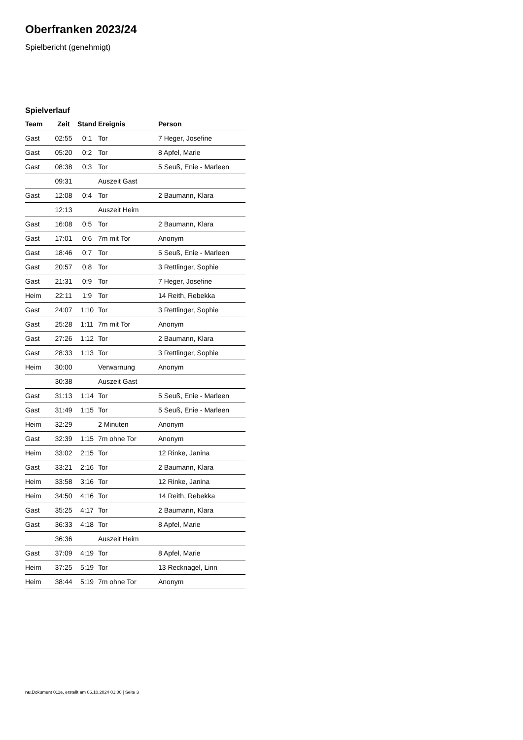Oberfranken 2023/24
Spielbericht (genehmigt)
Spielverlauf
| Team | Zeit | Stand | Ereignis | Person |
| --- | --- | --- | --- | --- |
| Gast | 02:55 | 0:1 | Tor | 7 Heger, Josefine |
| Gast | 05:20 | 0:2 | Tor | 8 Apfel, Marie |
| Gast | 08:38 | 0:3 | Tor | 5 Seuß, Enie - Marleen |
| | 09:31 | | Auszeit Gast | |
| Gast | 12:08 | 0:4 | Tor | 2 Baumann, Klara |
| | 12:13 | | Auszeit Heim | |
| Gast | 16:08 | 0:5 | Tor | 2 Baumann, Klara |
| Gast | 17:01 | 0:6 | 7m mit Tor | Anonym |
| Gast | 18:46 | 0:7 | Tor | 5 Seuß, Enie - Marleen |
| Gast | 20:57 | 0:8 | Tor | 3 Rettlinger, Sophie |
| Gast | 21:31 | 0:9 | Tor | 7 Heger, Josefine |
| Heim | 22:11 | 1:9 | Tor | 14 Reith, Rebekka |
| Gast | 24:07 | 1:10 | Tor | 3 Rettlinger, Sophie |
| Gast | 25:28 | 1:11 | 7m mit Tor | Anonym |
| Gast | 27:26 | 1:12 | Tor | 2 Baumann, Klara |
| Gast | 28:33 | 1:13 | Tor | 3 Rettlinger, Sophie |
| Heim | 30:00 | | Verwarnung | Anonym |
| | 30:38 | | Auszeit Gast | |
| Gast | 31:13 | 1:14 | Tor | 5 Seuß, Enie - Marleen |
| Gast | 31:49 | 1:15 | Tor | 5 Seuß, Enie - Marleen |
| Heim | 32:29 | | 2 Minuten | Anonym |
| Gast | 32:39 | 1:15 | 7m ohne Tor | Anonym |
| Heim | 33:02 | 2:15 | Tor | 12 Rinke, Janina |
| Gast | 33:21 | 2:16 | Tor | 2 Baumann, Klara |
| Heim | 33:58 | 3:16 | Tor | 12 Rinke, Janina |
| Heim | 34:50 | 4:16 | Tor | 14 Reith, Rebekka |
| Gast | 35:25 | 4:17 | Tor | 2 Baumann, Klara |
| Gast | 36:33 | 4:18 | Tor | 8 Apfel, Marie |
| | 36:36 | | Auszeit Heim | |
| Gast | 37:09 | 4:19 | Tor | 8 Apfel, Marie |
| Heim | 37:25 | 5:19 | Tor | 13 Recknagel, Linn |
| Heim | 38:44 | 5:19 | 7m ohne Tor | Anonym |
nu.Dokument 011e, erstellt am 06.10.2024 01:00 | Seite 3